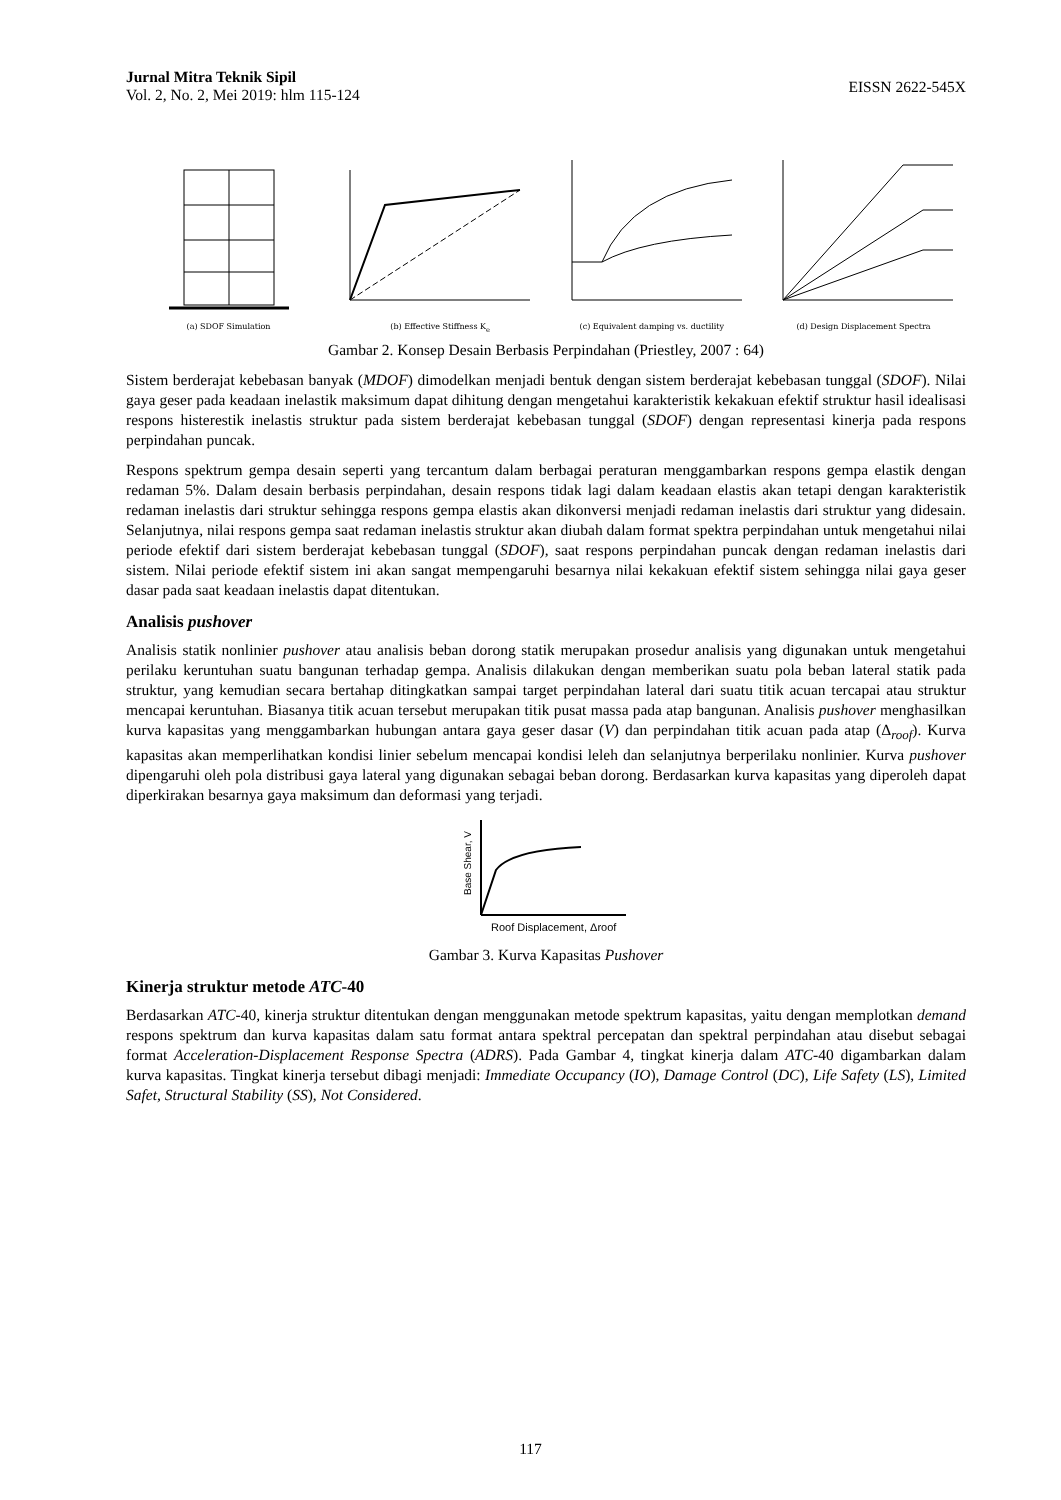Jurnal Mitra Teknik Sipil
Vol. 2, No. 2, Mei 2019: hlm 115-124
EISSN 2622-545X
(a) SDOF Simulation
(b) Effective Stiffness K<sub>e</sub>
(c) Equivalent damping vs. ductility
(d) Design Displacement Spectra
Gambar 2. Konsep Desain Berbasis Perpindahan (Priestley, 2007 : 64)
Sistem berderajat kebebasan banyak (MDOF) dimodelkan menjadi bentuk dengan sistem berderajat kebebasan tunggal (SDOF). Nilai gaya geser pada keadaan inelastik maksimum dapat dihitung dengan mengetahui karakteristik kekakuan efektif struktur hasil idealisasi respons histerestik inelastis struktur pada sistem berderajat kebebasan tunggal (SDOF) dengan representasi kinerja pada respons perpindahan puncak.
Respons spektrum gempa desain seperti yang tercantum dalam berbagai peraturan menggambarkan respons gempa elastik dengan redaman 5%. Dalam desain berbasis perpindahan, desain respons tidak lagi dalam keadaan elastis akan tetapi dengan karakteristik redaman inelastis dari struktur sehingga respons gempa elastis akan dikonversi menjadi redaman inelastis dari struktur yang didesain. Selanjutnya, nilai respons gempa saat redaman inelastis struktur akan diubah dalam format spektra perpindahan untuk mengetahui nilai periode efektif dari sistem berderajat kebebasan tunggal (SDOF), saat respons perpindahan puncak dengan redaman inelastis dari sistem. Nilai periode efektif sistem ini akan sangat mempengaruhi besarnya nilai kekakuan efektif sistem sehingga nilai gaya geser dasar pada saat keadaan inelastis dapat ditentukan.
Analisis pushover
Analisis statik nonlinier pushover atau analisis beban dorong statik merupakan prosedur analisis yang digunakan untuk mengetahui perilaku keruntuhan suatu bangunan terhadap gempa. Analisis dilakukan dengan memberikan suatu pola beban lateral statik pada struktur, yang kemudian secara bertahap ditingkatkan sampai target perpindahan lateral dari suatu titik acuan tercapai atau struktur mencapai keruntuhan. Biasanya titik acuan tersebut merupakan titik pusat massa pada atap bangunan. Analisis pushover menghasilkan kurva kapasitas yang menggambarkan hubungan antara gaya geser dasar (V) dan perpindahan titik acuan pada atap (Δ<sub>roof</sub>). Kurva kapasitas akan memperlihatkan kondisi linier sebelum mencapai kondisi leleh dan selanjutnya berperilaku nonlinier. Kurva pushover dipengaruhi oleh pola distribusi gaya lateral yang digunakan sebagai beban dorong. Berdasarkan kurva kapasitas yang diperoleh dapat diperkirakan besarnya gaya maksimum dan deformasi yang terjadi.
Base Shear, V
Roof Displacement, Δroof
Gambar 3. Kurva Kapasitas Pushover
Kinerja struktur metode ATC-40
Berdasarkan ATC-40, kinerja struktur ditentukan dengan menggunakan metode spektrum kapasitas, yaitu dengan memplotkan demand respons spektrum dan kurva kapasitas dalam satu format antara spektral percepatan dan spektral perpindahan atau disebut sebagai format Acceleration-Displacement Response Spectra (ADRS). Pada Gambar 4, tingkat kinerja dalam ATC-40 digambarkan dalam kurva kapasitas. Tingkat kinerja tersebut dibagi menjadi: Immediate Occupancy (IO), Damage Control (DC), Life Safety (LS), Limited Safet, Structural Stability (SS), Not Considered.
117